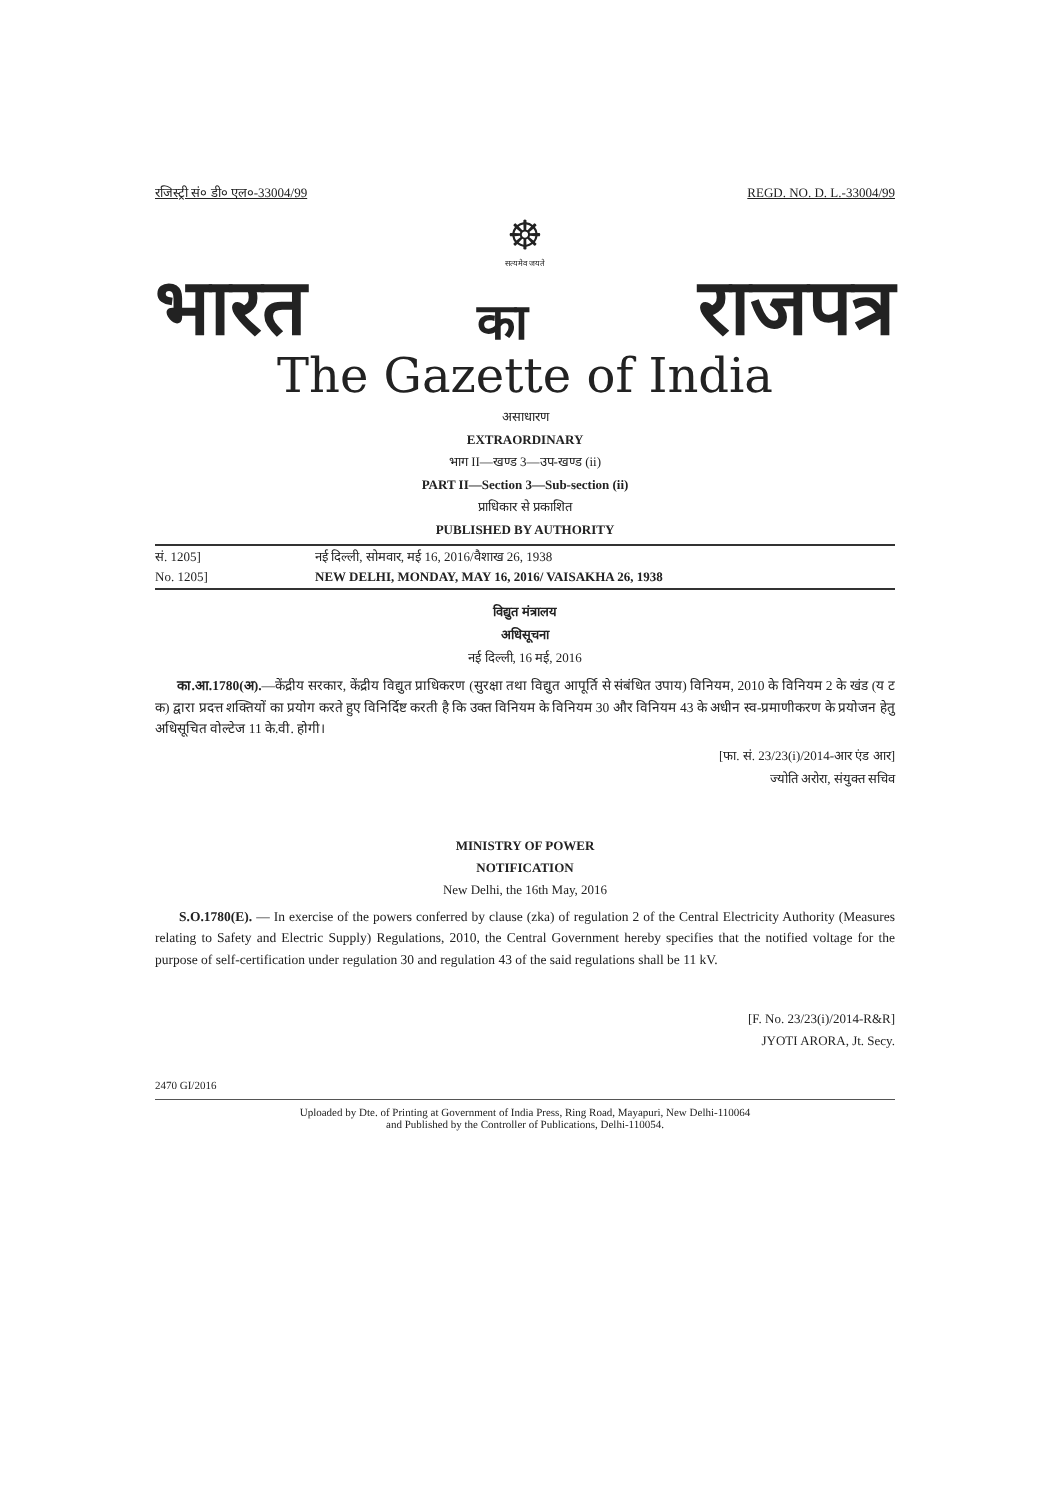रजिस्ट्री सं० डी० एल०-33004/99 REGD. NO. D. L.-33004/99
☸
सत्यमेव जयते
भारत का राजपत्र
The Gazette of India
असाधारण
EXTRAORDINARY
भाग II—खण्ड 3—उप-खण्ड (ii)
PART II—Section 3—Sub-section (ii)
प्राधिकार से प्रकाशित
PUBLISHED BY AUTHORITY
सं. 1205] नई दिल्ली, सोमवार, मई 16, 2016/वैशाख 26, 1938
No. 1205] NEW DELHI, MONDAY, MAY 16, 2016/ VAISAKHA 26, 1938
विद्युत मंत्रालय
अधिसूचना
नई दिल्ली, 16 मई, 2016
का.आ.1780(अ).—केंद्रीय सरकार, केंद्रीय विद्युत प्राधिकरण (सुरक्षा तथा विद्युत आपूर्ति से संबंधित उपाय) विनियम, 2010 के विनियम 2 के खंड (य ट क) द्वारा प्रदत्त शक्तियों का प्रयोग करते हुए विनिर्दिष्ट करती है कि उक्त विनियम के विनियम 30 और विनियम 43 के अधीन स्व-प्रमाणीकरण के प्रयोजन हेतु अधिसूचित वोल्टेज 11 के.वी. होगी।
[फा. सं. 23/23(i)/2014-आर एंड आर]
ज्योति अरोरा, संयुक्त सचिव
MINISTRY OF POWER
NOTIFICATION
New Delhi, the 16th May, 2016
S.O.1780(E). — In exercise of the powers conferred by clause (zka) of regulation 2 of the Central Electricity Authority (Measures relating to Safety and Electric Supply) Regulations, 2010, the Central Government hereby specifies that the notified voltage for the purpose of self-certification under regulation 30 and regulation 43 of the said regulations shall be 11 kV.
[F. No. 23/23(i)/2014-R&R]
JYOTI ARORA, Jt. Secy.
2470 GI/2016
Uploaded by Dte. of Printing at Government of India Press, Ring Road, Mayapuri, New Delhi-110064
and Published by the Controller of Publications, Delhi-110054.